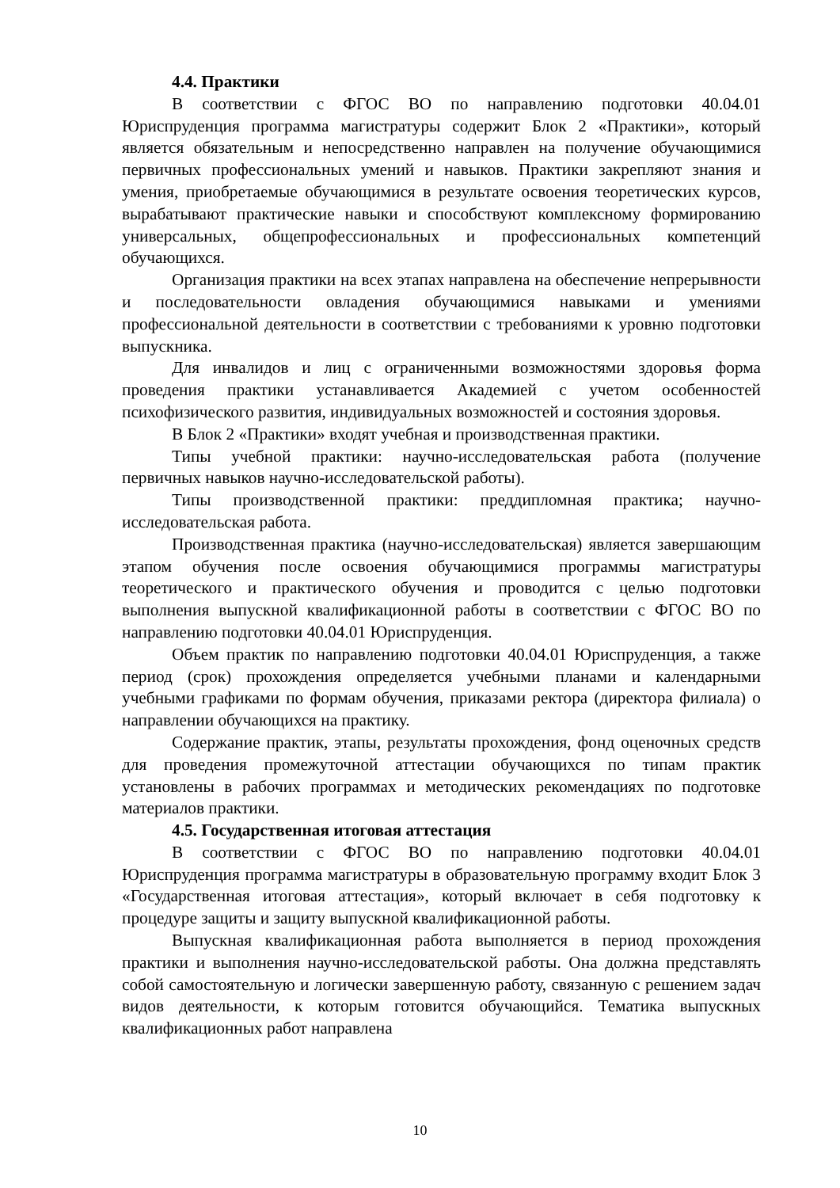4.4. Практики
В соответствии с ФГОС ВО по направлению подготовки 40.04.01 Юриспруденция программа магистратуры содержит Блок 2 «Практики», который является обязательным и непосредственно направлен на получение обучающимися первичных профессиональных умений и навыков. Практики закрепляют знания и умения, приобретаемые обучающимися в результате освоения теоретических курсов, вырабатывают практические навыки и способствуют комплексному формированию универсальных, общепрофессиональных и профессиональных компетенций обучающихся.
Организация практики на всех этапах направлена на обеспечение непрерывности и последовательности овладения обучающимися навыками и умениями профессиональной деятельности в соответствии с требованиями к уровню подготовки выпускника.
Для инвалидов и лиц с ограниченными возможностями здоровья форма проведения практики устанавливается Академией с учетом особенностей психофизического развития, индивидуальных возможностей и состояния здоровья.
В Блок 2 «Практики» входят учебная и производственная практики.
Типы учебной практики: научно-исследовательская работа (получение первичных навыков научно-исследовательской работы).
Типы производственной практики: преддипломная практика; научно-исследовательская работа.
Производственная практика (научно-исследовательская) является завершающим этапом обучения после освоения обучающимися программы магистратуры теоретического и практического обучения и проводится с целью подготовки выполнения выпускной квалификационной работы в соответствии с ФГОС ВО по направлению подготовки 40.04.01 Юриспруденция.
Объем практик по направлению подготовки 40.04.01 Юриспруденция, а также период (срок) прохождения определяется учебными планами и календарными учебными графиками по формам обучения, приказами ректора (директора филиала) о направлении обучающихся на практику.
Содержание практик, этапы, результаты прохождения, фонд оценочных средств для проведения промежуточной аттестации обучающихся по типам практик установлены в рабочих программах и методических рекомендациях по подготовке материалов практики.
4.5. Государственная итоговая аттестация
В соответствии с ФГОС ВО по направлению подготовки 40.04.01 Юриспруденция программа магистратуры в образовательную программу входит Блок 3 «Государственная итоговая аттестация», который включает в себя подготовку к процедуре защиты и защиту выпускной квалификационной работы.
Выпускная квалификационная работа выполняется в период прохождения практики и выполнения научно-исследовательской работы. Она должна представлять собой самостоятельную и логически завершенную работу, связанную с решением задач видов деятельности, к которым готовится обучающийся. Тематика выпускных квалификационных работ направлена
10